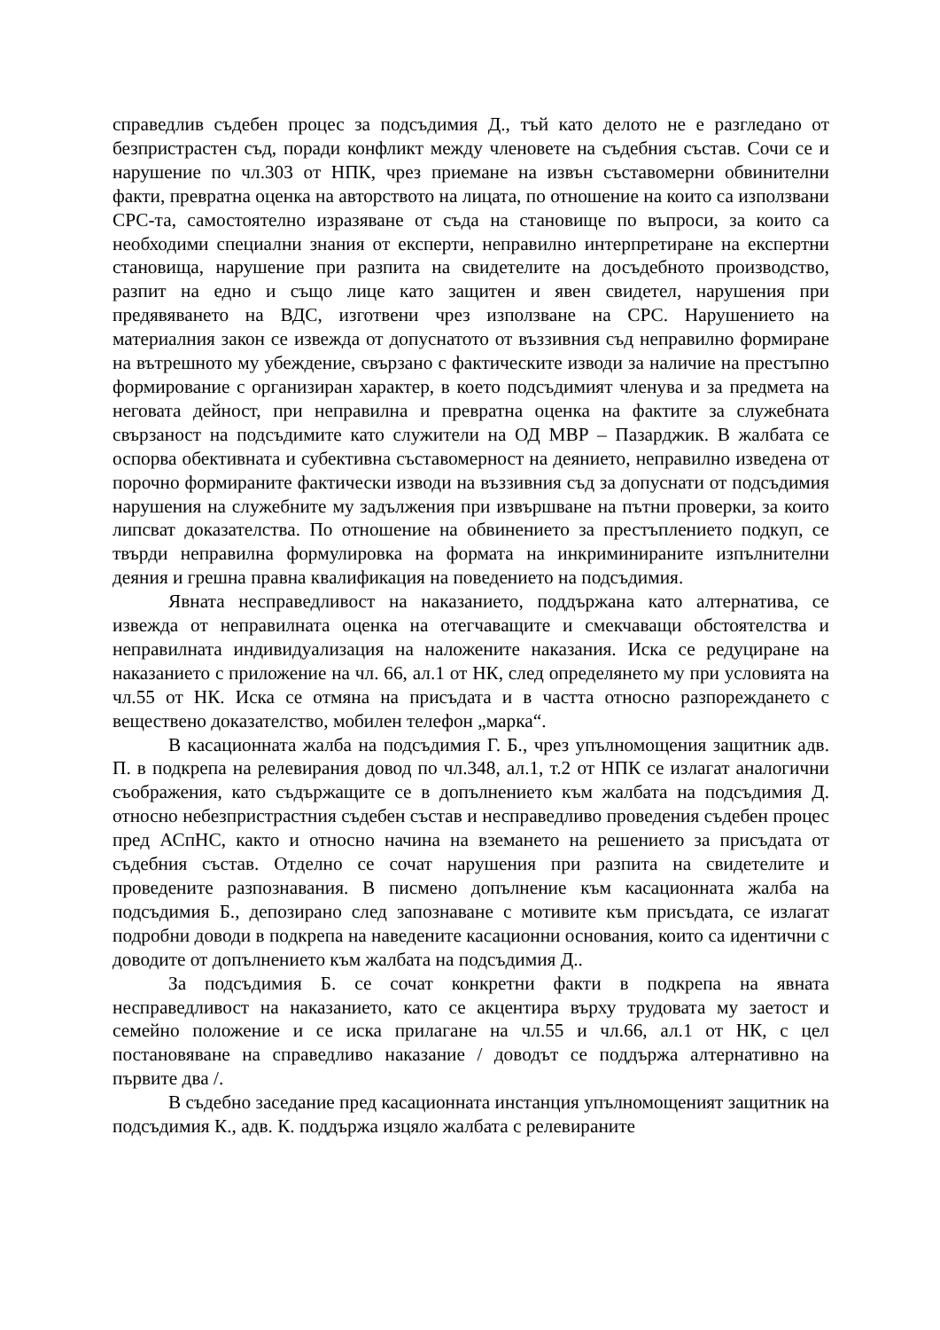справедлив съдебен процес за подсъдимия Д., тъй като делото не е разгледано от безпристрастен съд, поради конфликт между членовете на съдебния състав. Сочи се и нарушение по чл.303 от НПК, чрез приемане на извън съставомерни обвинителни факти, превратна оценка на авторството на лицата, по отношение на които са използвани СРС-та, самостоятелно изразяване от съда на становище по въпроси, за които са необходими специални знания от експерти, неправилно интерпретиране на експертни становища, нарушение при разпита на свидетелите на досъдебното производство, разпит на едно и също лице като защитен и явен свидетел, нарушения при предявяването на ВДС, изготвени чрез използване на СРС. Нарушението на материалния закон се извежда от допуснатото от въззивния съд неправилно формиране на вътрешното му убеждение, свързано с фактическите изводи за наличие на престъпно формирование с организиран характер, в което подсъдимият членува и за предмета на неговата дейност, при неправилна и превратна оценка на фактите за служебната свързаност на подсъдимите като служители на ОД МВР – Пазарджик. В жалбата се оспорва обективната и субективна съставомерност на деянието, неправилно изведена от порочно формираните фактически изводи на въззивния съд за допуснати от подсъдимия нарушения на служебните му задължения при извършване на пътни проверки, за които липсват доказателства. По отношение на обвинението за престъплението подкуп, се твърди неправилна формулировка на формата на инкриминираните изпълнителни деяния и грешна правна квалификация на поведението на подсъдимия.
Явната несправедливост на наказанието, поддържана като алтернатива, се извежда от неправилната оценка на отегчаващите и смекчаващи обстоятелства и неправилната индивидуализация на наложените наказания. Иска се редуциране на наказанието с приложение на чл. 66, ал.1 от НК, след определянето му при условията на чл.55 от НК. Иска се отмяна на присъдата и в частта относно разпореждането с веществено доказателство, мобилен телефон „марка“.
В касационната жалба на подсъдимия Г. Б., чрез упълномощения защитник адв. П. в подкрепа на релевирания довод по чл.348, ал.1, т.2 от НПК се излагат аналогични съображения, като съдържащите се в допълнението към жалбата на подсъдимия Д. относно небезпристрастния съдебен състав и несправедливо проведения съдебен процес пред АСпНС, както и относно начина на вземането на решението за присъдата от съдебния състав. Отделно се сочат нарушения при разпита на свидетелите и проведените разпознавания. В писмено допълнение към касационната жалба на подсъдимия Б., депозирано след запознаване с мотивите към присъдата, се излагат подробни доводи в подкрепа на наведените касационни основания, които са идентични с доводите от допълнението към жалбата на подсъдимия Д..
За подсъдимия Б. се сочат конкретни факти в подкрепа на явната несправедливост на наказанието, като се акцентира върху трудовата му заетост и семейно положение и се иска прилагане на чл.55 и чл.66, ал.1 от НК, с цел постановяване на справедливо наказание / доводът се поддържа алтернативно на първите два /.
В съдебно заседание пред касационната инстанция упълномощеният защитник на подсъдимия К., адв. К. поддържа изцяло жалбата с релевираните